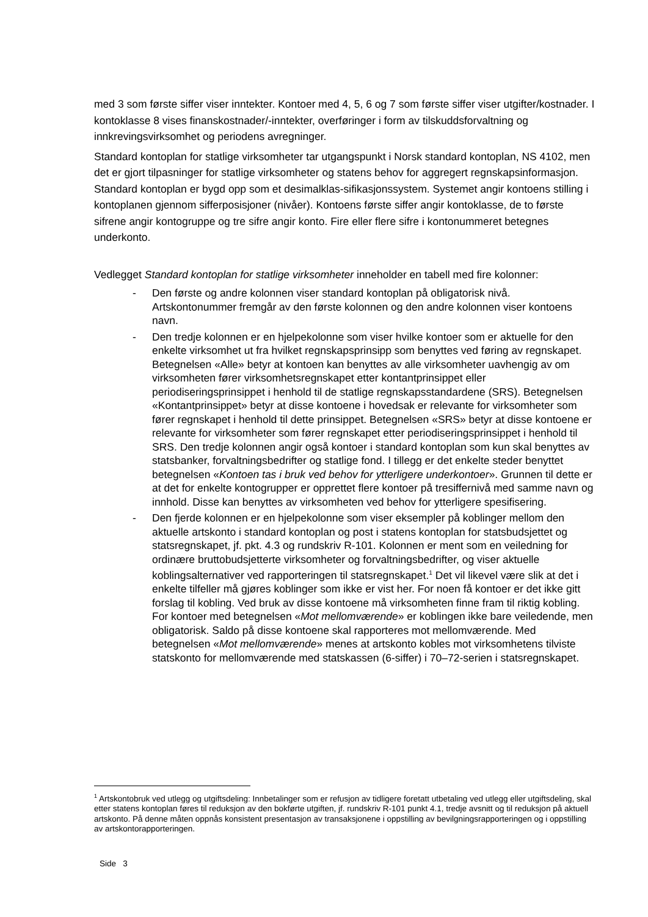med 3 som første siffer viser inntekter. Kontoer med 4, 5, 6 og 7 som første siffer viser utgifter/kostnader. I kontoklasse 8 vises finanskostnader/-inntekter, overføringer i form av tilskuddsforvaltning og innkrevingsvirksomhet og periodens avregninger.
Standard kontoplan for statlige virksomheter tar utgangspunkt i Norsk standard kontoplan, NS 4102, men det er gjort tilpasninger for statlige virksomheter og statens behov for aggregert regnskapsinformasjon. Standard kontoplan er bygd opp som et desimalklas-sifikasjonssystem. Systemet angir kontoens stilling i kontoplanen gjennom sifferposisjoner (nivåer). Kontoens første siffer angir kontoklasse, de to første sifrene angir kontogruppe og tre sifre angir konto. Fire eller flere sifre i kontonummeret betegnes underkonto.
Vedlegget Standard kontoplan for statlige virksomheter inneholder en tabell med fire kolonner:
- Den første og andre kolonnen viser standard kontoplan på obligatorisk nivå. Artskontonummer fremgår av den første kolonnen og den andre kolonnen viser kontoens navn.
- Den tredje kolonnen er en hjelpekolonne som viser hvilke kontoer som er aktuelle for den enkelte virksomhet ut fra hvilket regnskapsprinsipp som benyttes ved føring av regnskapet. Betegnelsen «Alle» betyr at kontoen kan benyttes av alle virksomheter uavhengig av om virksomheten fører virksomhetsregnskapet etter kontantprinsippet eller periodiseringsprinsippet i henhold til de statlige regnskapsstandardene (SRS). Betegnelsen «Kontantprinsippet» betyr at disse kontoene i hovedsak er relevante for virksomheter som fører regnskapet i henhold til dette prinsippet. Betegnelsen «SRS» betyr at disse kontoene er relevante for virksomheter som fører regnskapet etter periodiseringsprinsippet i henhold til SRS. Den tredje kolonnen angir også kontoer i standard kontoplan som kun skal benyttes av statsbanker, forvaltningsbedrifter og statlige fond. I tillegg er det enkelte steder benyttet betegnelsen «Kontoen tas i bruk ved behov for ytterligere underkontoer». Grunnen til dette er at det for enkelte kontogrupper er opprettet flere kontoer på tresiffernivå med samme navn og innhold. Disse kan benyttes av virksomheten ved behov for ytterligere spesifisering.
- Den fjerde kolonnen er en hjelpekolonne som viser eksempler på koblinger mellom den aktuelle artskonto i standard kontoplan og post i statens kontoplan for statsbudsjettet og statsregnskapet, jf. pkt. 4.3 og rundskriv R-101. Kolonnen er ment som en veiledning for ordinære bruttobudsjetterte virksomheter og forvaltningsbedrifter, og viser aktuelle koblingsalternativer ved rapporteringen til statsregnskapet.<sup>1</sup> Det vil likevel være slik at det i enkelte tilfeller må gjøres koblinger som ikke er vist her. For noen få kontoer er det ikke gitt forslag til kobling. Ved bruk av disse kontoene må virksomheten finne fram til riktig kobling. For kontoer med betegnelsen «Mot mellomværende» er koblingen ikke bare veiledende, men obligatorisk. Saldo på disse kontoene skal rapporteres mot mellomværende. Med betegnelsen «Mot mellomværende» menes at artskonto kobles mot virksomhetens tilviste statskonto for mellomværende med statskassen (6-siffer) i 70–72-serien i statsregnskapet.
<sup>1</sup> Artskontobruk ved utlegg og utgiftsdeling: Innbetalinger som er refusjon av tidligere foretatt utbetaling ved utlegg eller utgiftsdeling, skal etter statens kontoplan føres til reduksjon av den bokførte utgiften, jf. rundskriv R-101 punkt 4.1, tredje avsnitt og til reduksjon på aktuell artskonto. På denne måten oppnås konsistent presentasjon av transaksjonene i oppstilling av bevilgningsrapporteringen og i oppstilling av artskontorapporteringen.
Side 3